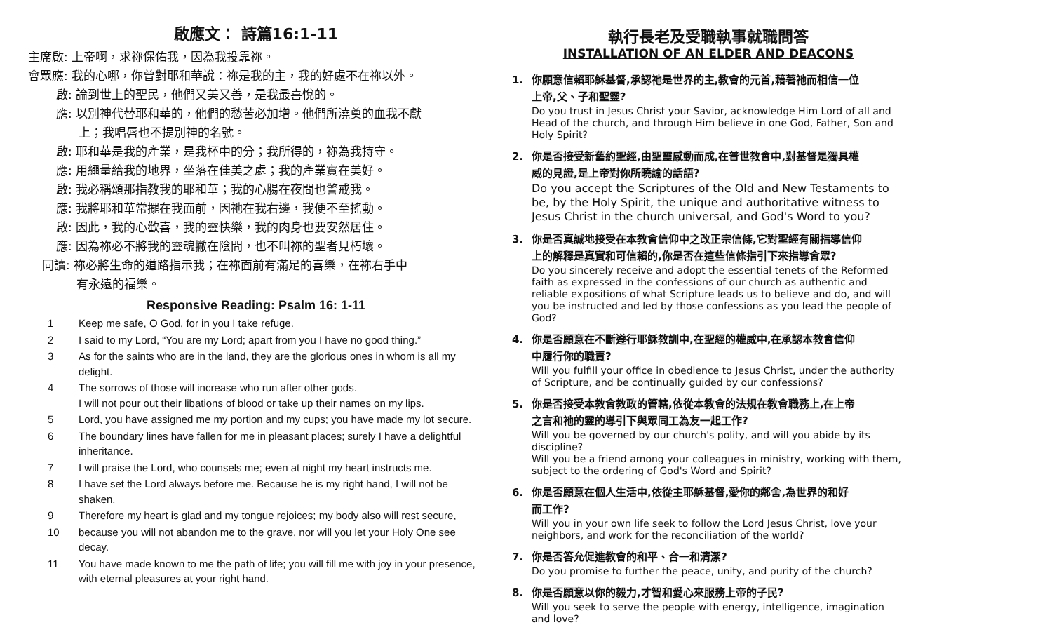啟應文： 詩篇16:1-11
主席啟: 上帝啊，求祢保佑我，因為我投靠祢。
會眾應: 我的心哪，你曾對耶和華說：祢是我的主，我的好處不在祢以外。
啟: 論到世上的聖民，他們又美又善，是我最喜悅的。
應: 以別神代替耶和華的，他們的愁苦必加增。他們所澆奠的血我不獻
上；我唱唇也不提別神的名號。
啟: 耶和華是我的產業，是我杯中的分；我所得的，祢為我持守。
應: 用繩量給我的地界，坐落在佳美之處；我的產業實在美好。
啟: 我必稱頌那指教我的耶和華；我的心腸在夜間也警戒我。
應: 我將耶和華常擺在我面前，因祂在我右邊，我便不至搖動。
啟: 因此，我的心歡喜，我的靈快樂，我的肉身也要安然居住。
應: 因為祢必不將我的靈魂撇在陰間，也不叫祢的聖者見朽壞。
同讀: 祢必將生命的道路指示我；在祢面前有滿足的喜樂，在祢右手中
有永遠的福樂。
Responsive Reading: Psalm 16: 1-11
1 Keep me safe, O God, for in you I take refuge.
2 I said to my Lord, “You are my Lord; apart from you I have no good thing.”
3 As for the saints who are in the land, they are the glorious ones in whom is all my delight.
4 The sorrows of those will increase who run after other gods.
I will not pour out their libations of blood or take up their names on my lips.
5 Lord, you have assigned me my portion and my cups; you have made my lot secure.
6 The boundary lines have fallen for me in pleasant places; surely I have a delightful inheritance.
7 I will praise the Lord, who counsels me; even at night my heart instructs me.
8 I have set the Lord always before me. Because he is my right hand, I will not be shaken.
9 Therefore my heart is glad and my tongue rejoices; my body also will rest secure,
10 because you will not abandon me to the grave, nor will you let your Holy One see decay.
11 You have made known to me the path of life; you will fill me with joy in your presence, with eternal pleasures at your right hand.
執行長老及受職執事就職問答
INSTALLATION OF AN ELDER AND DEACONS
1. 你願意信賴耶穌基督,承認祂是世界的主,教會的元首,藉著祂而相信一位
上帝,父、子和聖靈?
Do you trust in Jesus Christ your Savior, acknowledge Him Lord of all and Head of the church, and through Him believe in one God, Father, Son and Holy Spirit?
2. 你是否接受新舊約聖經,由聖靈感動而成,在普世教會中,對基督是獨具權
威的見證,是上帝對你所曉諭的話語?
Do you accept the Scriptures of the Old and New Testaments to be, by the Holy Spirit, the unique and authoritative witness to Jesus Christ in the church universal, and God's Word to you?
3. 你是否真誠地接受在本教會信仰中之改正宗信條,它對聖經有關指導信仰
上的解釋是真實和可信賴的,你是否在這些信條指引下來指導會眾?
Do you sincerely receive and adopt the essential tenets of the Reformed faith as expressed in the confessions of our church as authentic and reliable expositions of what Scripture leads us to believe and do, and will you be instructed and led by those confessions as you lead the people of God?
4. 你是否願意在不斷遵行耶穌教訓中,在聖經的權威中,在承認本教會信仰
中履行你的職責?
Will you fulfill your office in obedience to Jesus Christ, under the authority of Scripture, and be continually guided by our confessions?
5. 你是否接受本教會教政的管轄,依從本教會的法規在教會職務上,在上帝
之言和祂的靈的導引下與眾同工為友一起工作?
Will you be governed by our church's polity, and will you abide by its discipline?
Will you be a friend among your colleagues in ministry, working with them, subject to the ordering of God's Word and Spirit?
6. 你是否願意在個人生活中,依從主耶穌基督,愛你的鄰舍,為世界的和好
而工作?
Will you in your own life seek to follow the Lord Jesus Christ, love your neighbors, and work for the reconciliation of the world?
7. 你是否答允促進教會的和平、合一和清潔?
Do you promise to further the peace, unity, and purity of the church?
8. 你是否願意以你的毅力,才智和愛心來服務上帝的子民?
Will you seek to serve the people with energy, intelligence, imagination and love?